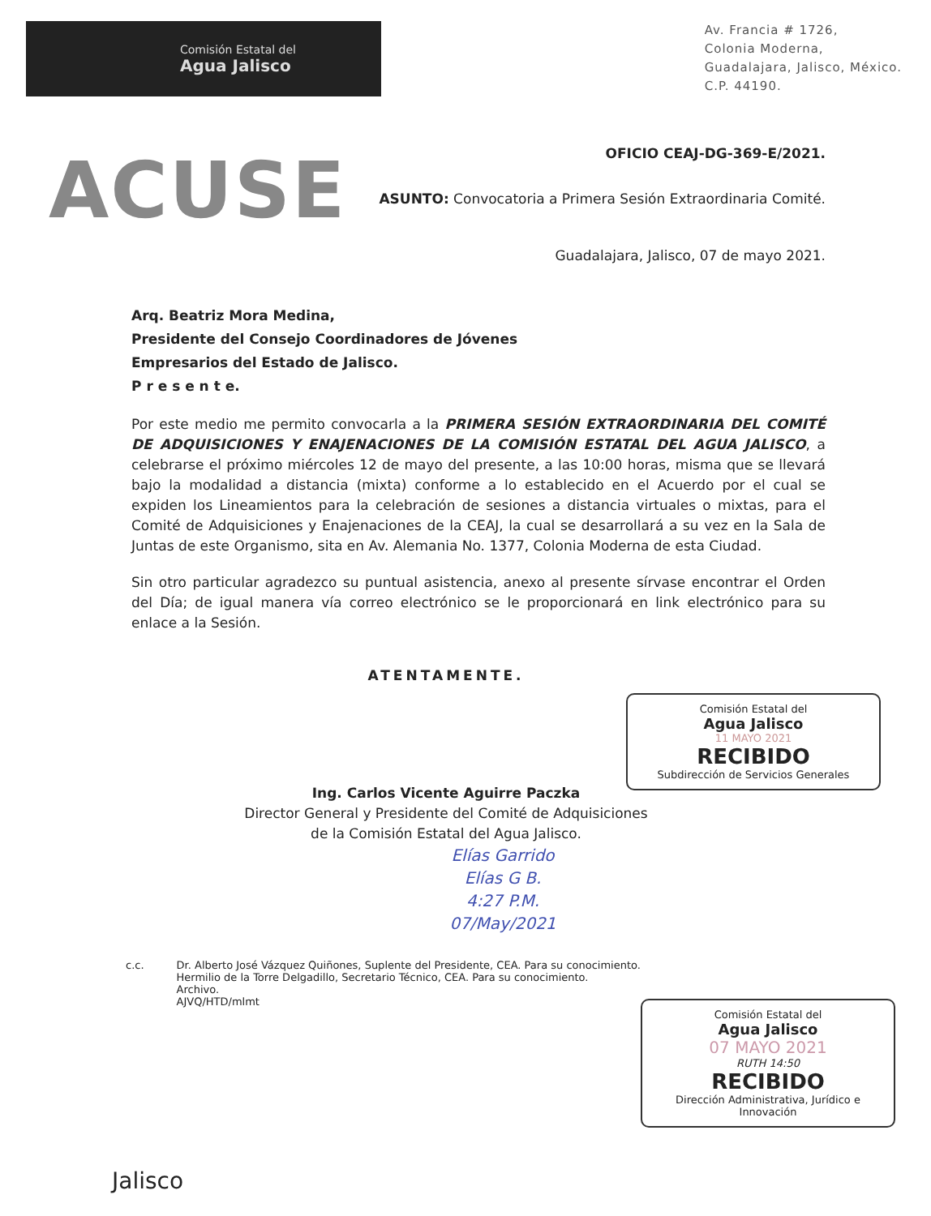Comisión Estatal del
Agua Jalisco
Av. Francia # 1726,
Colonia Moderna,
Guadalajara, Jalisco, México.
C.P. 44190.
ACUSE
OFICIO CEAJ-DG-369-E/2021.
ASUNTO: Convocatoria a Primera Sesión Extraordinaria Comité.
Guadalajara, Jalisco, 07 de mayo 2021.
Arq. Beatriz Mora Medina,
Presidente del Consejo Coordinadores de Jóvenes
Empresarios del Estado de Jalisco.
P r e s e n t e.
Por este medio me permito convocarla a la PRIMERA SESIÓN EXTRAORDINARIA DEL COMITÉ DE ADQUISICIONES Y ENAJENACIONES DE LA COMISIÓN ESTATAL DEL AGUA JALISCO, a celebrarse el próximo miércoles 12 de mayo del presente, a las 10:00 horas, misma que se llevará bajo la modalidad a distancia (mixta) conforme a lo establecido en el Acuerdo por el cual se expiden los Lineamientos para la celebración de sesiones a distancia virtuales o mixtas, para el Comité de Adquisiciones y Enajenaciones de la CEAJ, la cual se desarrollará a su vez en la Sala de Juntas de este Organismo, sita en Av. Alemania No. 1377, Colonia Moderna de esta Ciudad.
Sin otro particular agradezco su puntual asistencia, anexo al presente sírvase encontrar el Orden del Día; de igual manera vía correo electrónico se le proporcionará en link electrónico para su enlace a la Sesión.
ATENTAMENTE.
Ing. Carlos Vicente Aguirre Paczka
Director General y Presidente del Comité de Adquisiciones
de la Comisión Estatal del Agua Jalisco.
Elías Garrido
Elías G B.
4:27 P.M.
07/May/2021
c.c. Dr. Alberto José Vázquez Quiñones, Suplente del Presidente, CEA. Para su conocimiento.
Hermilio de la Torre Delgadillo, Secretario Técnico, CEA. Para su conocimiento.
Archivo.
AJVQ/HTD/mlmt
Jalisco
Comisión Estatal del
Agua Jalisco
11 MAYO 2021
RECIBIDO
Subdirección de Servicios Generales
Comisión Estatal del
Agua Jalisco
07 MAYO 2021
RUTH 14:50
RECIBIDO
Dirección Administrativa, Jurídico e Innovación